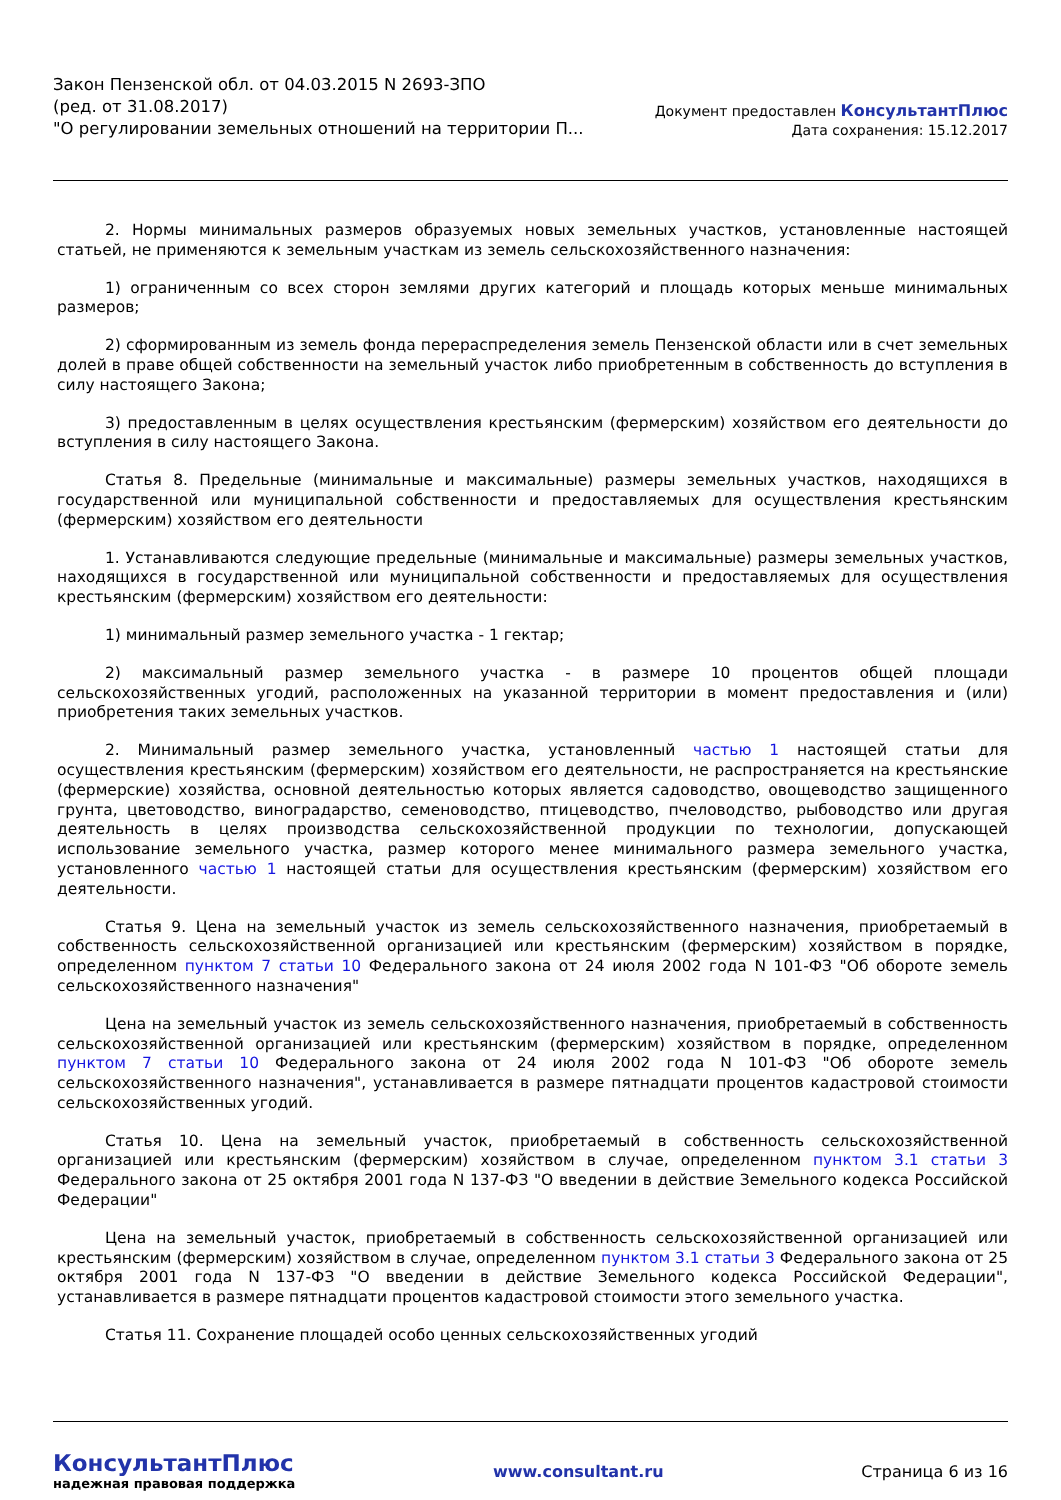Закон Пензенской обл. от 04.03.2015 N 2693-ЗПО
(ред. от 31.08.2017)
"О регулировании земельных отношений на территории П...
Документ предоставлен КонсультантПлюс
Дата сохранения: 15.12.2017
2. Нормы минимальных размеров образуемых новых земельных участков, установленные настоящей статьей, не применяются к земельным участкам из земель сельскохозяйственного назначения:
1) ограниченным со всех сторон землями других категорий и площадь которых меньше минимальных размеров;
2) сформированным из земель фонда перераспределения земель Пензенской области или в счет земельных долей в праве общей собственности на земельный участок либо приобретенным в собственность до вступления в силу настоящего Закона;
3) предоставленным в целях осуществления крестьянским (фермерским) хозяйством его деятельности до вступления в силу настоящего Закона.
Статья 8. Предельные (минимальные и максимальные) размеры земельных участков, находящихся в государственной или муниципальной собственности и предоставляемых для осуществления крестьянским (фермерским) хозяйством его деятельности
1. Устанавливаются следующие предельные (минимальные и максимальные) размеры земельных участков, находящихся в государственной или муниципальной собственности и предоставляемых для осуществления крестьянским (фермерским) хозяйством его деятельности:
1) минимальный размер земельного участка - 1 гектар;
2) максимальный размер земельного участка - в размере 10 процентов общей площади сельскохозяйственных угодий, расположенных на указанной территории в момент предоставления и (или) приобретения таких земельных участков.
2. Минимальный размер земельного участка, установленный частью 1 настоящей статьи для осуществления крестьянским (фермерским) хозяйством его деятельности, не распространяется на крестьянские (фермерские) хозяйства, основной деятельностью которых является садоводство, овощеводство защищенного грунта, цветоводство, виноградарство, семеноводство, птицеводство, пчеловодство, рыбоводство или другая деятельность в целях производства сельскохозяйственной продукции по технологии, допускающей использование земельного участка, размер которого менее минимального размера земельного участка, установленного частью 1 настоящей статьи для осуществления крестьянским (фермерским) хозяйством его деятельности.
Статья 9. Цена на земельный участок из земель сельскохозяйственного назначения, приобретаемый в собственность сельскохозяйственной организацией или крестьянским (фермерским) хозяйством в порядке, определенном пунктом 7 статьи 10 Федерального закона от 24 июля 2002 года N 101-ФЗ "Об обороте земель сельскохозяйственного назначения"
Цена на земельный участок из земель сельскохозяйственного назначения, приобретаемый в собственность сельскохозяйственной организацией или крестьянским (фермерским) хозяйством в порядке, определенном пунктом 7 статьи 10 Федерального закона от 24 июля 2002 года N 101-ФЗ "Об обороте земель сельскохозяйственного назначения", устанавливается в размере пятнадцати процентов кадастровой стоимости сельскохозяйственных угодий.
Статья 10. Цена на земельный участок, приобретаемый в собственность сельскохозяйственной организацией или крестьянским (фермерским) хозяйством в случае, определенном пунктом 3.1 статьи 3 Федерального закона от 25 октября 2001 года N 137-ФЗ "О введении в действие Земельного кодекса Российской Федерации"
Цена на земельный участок, приобретаемый в собственность сельскохозяйственной организацией или крестьянским (фермерским) хозяйством в случае, определенном пунктом 3.1 статьи 3 Федерального закона от 25 октября 2001 года N 137-ФЗ "О введении в действие Земельного кодекса Российской Федерации", устанавливается в размере пятнадцати процентов кадастровой стоимости этого земельного участка.
Статья 11. Сохранение площадей особо ценных сельскохозяйственных угодий
КонсультантПлюс
надежная правовая поддержка
www.consultant.ru Страница 6 из 16